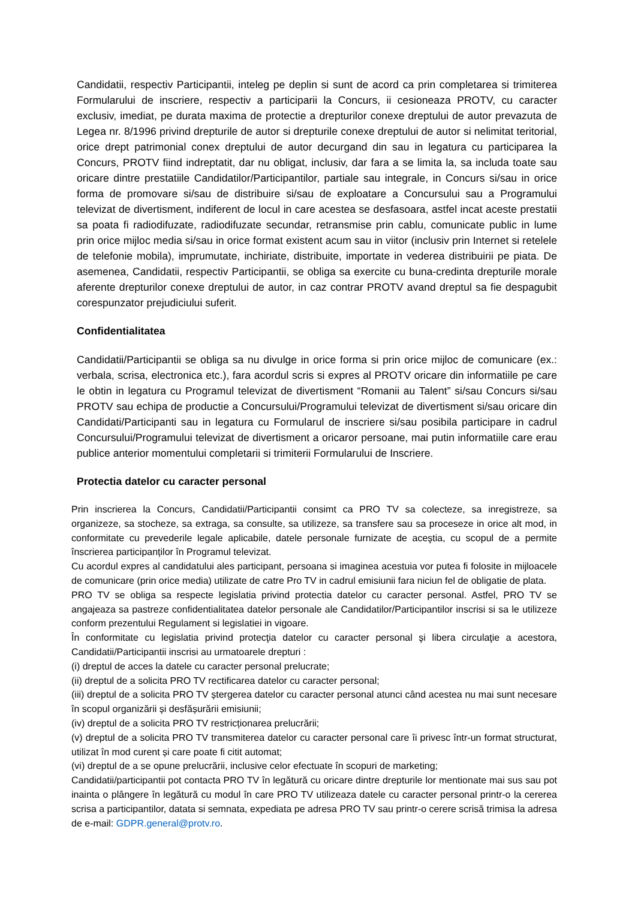Candidatii, respectiv Participantii, inteleg pe deplin si sunt de acord ca prin completarea si trimiterea Formularului de inscriere, respectiv a participarii la Concurs, ii cesioneaza PROTV, cu caracter exclusiv, imediat, pe durata maxima de protectie a drepturilor conexe dreptului de autor prevazuta de Legea nr. 8/1996 privind drepturile de autor si drepturile conexe dreptului de autor si nelimitat teritorial, orice drept patrimonial conex dreptului de autor decurgand din sau in legatura cu participarea la Concurs, PROTV fiind indreptatit, dar nu obligat, inclusiv, dar fara a se limita la, sa includa toate sau oricare dintre prestatiile Candidatilor/Participantilor, partiale sau integrale, in Concurs si/sau in orice forma de promovare si/sau de distribuire si/sau de exploatare a Concursului sau a Programului televizat de divertisment, indiferent de locul in care acestea se desfasoara, astfel incat aceste prestatii sa poata fi radiodifuzate, radiodifuzate secundar, retransmise prin cablu, comunicate public in lume prin orice mijloc media si/sau in orice format existent acum sau in viitor (inclusiv prin Internet si retelele de telefonie mobila), imprumutate, inchiriate, distribuite, importate in vederea distribuirii pe piata. De asemenea, Candidatii, respectiv Participantii, se obliga sa exercite cu buna-credinta drepturile morale aferente drepturilor conexe dreptului de autor, in caz contrar PROTV avand dreptul sa fie despagubit corespunzator prejudiciului suferit.
Confidentialitatea
Candidatii/Participantii se obliga sa nu divulge in orice forma si prin orice mijloc de comunicare (ex.: verbala, scrisa, electronica etc.), fara acordul scris si expres al PROTV oricare din informatiile pe care le obtin in legatura cu Programul televizat de divertisment “Romanii au Talent” si/sau Concurs si/sau PROTV sau echipa de productie a Concursului/Programului televizat de divertisment si/sau oricare din Candidati/Participanti sau in legatura cu Formularul de inscriere si/sau posibila participare in cadrul Concursului/Programului televizat de divertisment a oricaror persoane, mai putin informatiile care erau publice anterior momentului completarii si trimiterii Formularului de Inscriere.
Protectia datelor cu caracter personal
Prin inscrierea la Concurs, Candidatii/Participantii consimt ca PRO TV sa colecteze, sa inregistreze, sa organizeze, sa stocheze, sa extraga, sa consulte, sa utilizeze, sa transfere sau sa proceseze in orice alt mod, in conformitate cu prevederile legale aplicabile, datele personale furnizate de aceştia, cu scopul de a permite înscrierea participanților în Programul televizat.
Cu acordul expres al candidatului ales participant, persoana si imaginea acestuia vor putea fi folosite in mijloacele de comunicare (prin orice media) utilizate de catre Pro TV in cadrul emisiunii fara niciun fel de obligatie de plata.
PRO TV se obliga sa respecte legislatia privind protectia datelor cu caracter personal. Astfel, PRO TV se angajeaza sa pastreze confidentialitatea datelor personale ale Candidatilor/Participantilor inscrisi si sa le utilizeze conform prezentului Regulament si legislatiei in vigoare.
În conformitate cu legislatia privind protecţia datelor cu caracter personal şi libera circulaţie a acestora, Candidatii/Participantii inscrisi au urmatoarele drepturi :
(i) dreptul de acces la datele cu caracter personal prelucrate;
(ii) dreptul de a solicita PRO TV rectificarea datelor cu caracter personal;
(iii) dreptul de a solicita PRO TV ștergerea datelor cu caracter personal atunci când acestea nu mai sunt necesare în scopul organizării și desfășurării emisiunii;
(iv) dreptul de a solicita PRO TV restricționarea prelucrării;
(v) dreptul de a solicita PRO TV transmiterea datelor cu caracter personal care îi privesc într-un format structurat, utilizat în mod curent și care poate fi citit automat;
(vi) dreptul de a se opune prelucrării, inclusive celor efectuate în scopuri de marketing;
Candidatii/participantii pot contacta PRO TV în legătură cu oricare dintre drepturile lor mentionate mai sus sau pot inainta o plângere în legătură cu modul în care PRO TV utilizeaza datele cu caracter personal printr-o la cererea scrisa a participantilor, datata si semnata, expediata pe adresa PRO TV sau printr-o cerere scrisă trimisa la adresa de e-mail: GDPR.general@protv.ro.